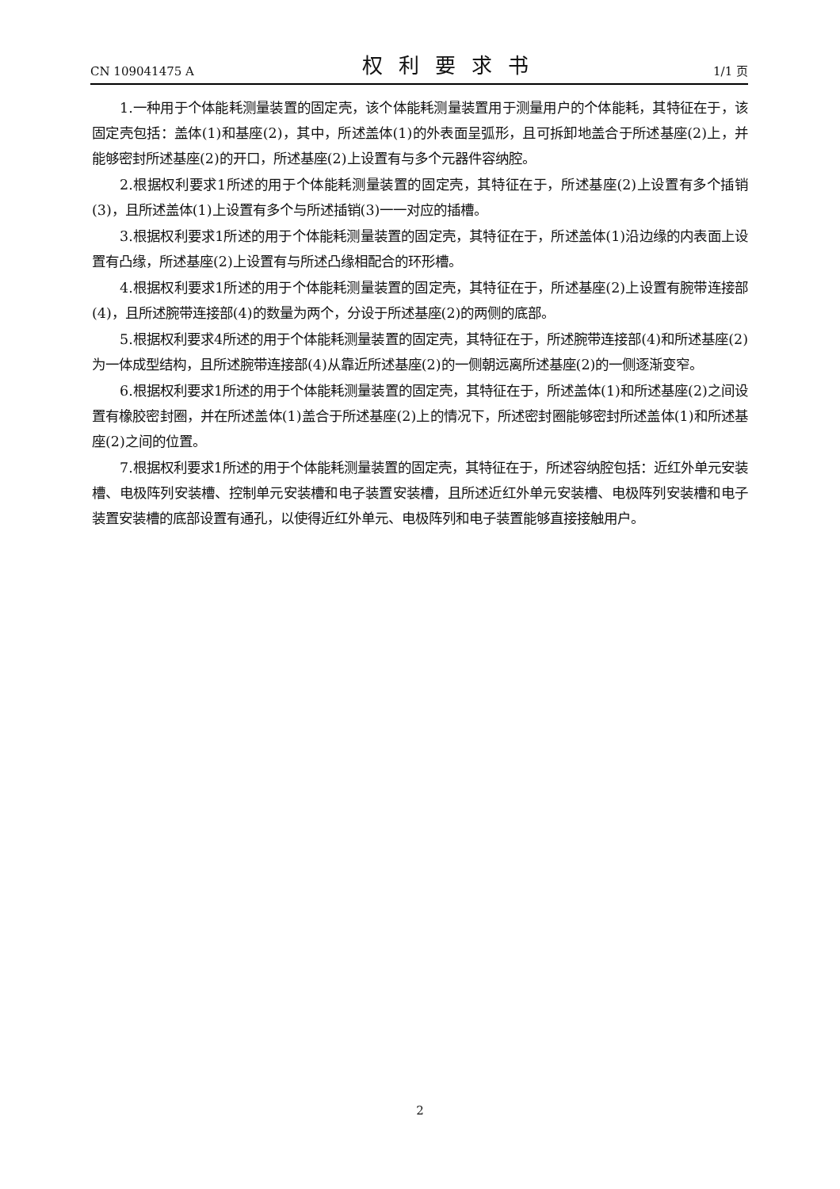CN 109041475 A 权利要求书 1/1 页
1.一种用于个体能耗测量装置的固定壳，该个体能耗测量装置用于测量用户的个体能耗，其特征在于，该固定壳包括：盖体(1)和基座(2)，其中，所述盖体(1)的外表面呈弧形，且可拆卸地盖合于所述基座(2)上，并能够密封所述基座(2)的开口，所述基座(2)上设置有与多个元器件容纳腔。
2.根据权利要求1所述的用于个体能耗测量装置的固定壳，其特征在于，所述基座(2)上设置有多个插销(3)，且所述盖体(1)上设置有多个与所述插销(3)一一对应的插槽。
3.根据权利要求1所述的用于个体能耗测量装置的固定壳，其特征在于，所述盖体(1)沿边缘的内表面上设置有凸缘，所述基座(2)上设置有与所述凸缘相配合的环形槽。
4.根据权利要求1所述的用于个体能耗测量装置的固定壳，其特征在于，所述基座(2)上设置有腕带连接部(4)，且所述腕带连接部(4)的数量为两个，分设于所述基座(2)的两侧的底部。
5.根据权利要求4所述的用于个体能耗测量装置的固定壳，其特征在于，所述腕带连接部(4)和所述基座(2)为一体成型结构，且所述腕带连接部(4)从靠近所述基座(2)的一侧朝远离所述基座(2)的一侧逐渐变窄。
6.根据权利要求1所述的用于个体能耗测量装置的固定壳，其特征在于，所述盖体(1)和所述基座(2)之间设置有橡胶密封圈，并在所述盖体(1)盖合于所述基座(2)上的情况下，所述密封圈能够密封所述盖体(1)和所述基座(2)之间的位置。
7.根据权利要求1所述的用于个体能耗测量装置的固定壳，其特征在于，所述容纳腔包括：近红外单元安装槽、电极阵列安装槽、控制单元安装槽和电子装置安装槽，且所述近红外单元安装槽、电极阵列安装槽和电子装置安装槽的底部设置有通孔，以使得近红外单元、电极阵列和电子装置能够直接接触用户。
2